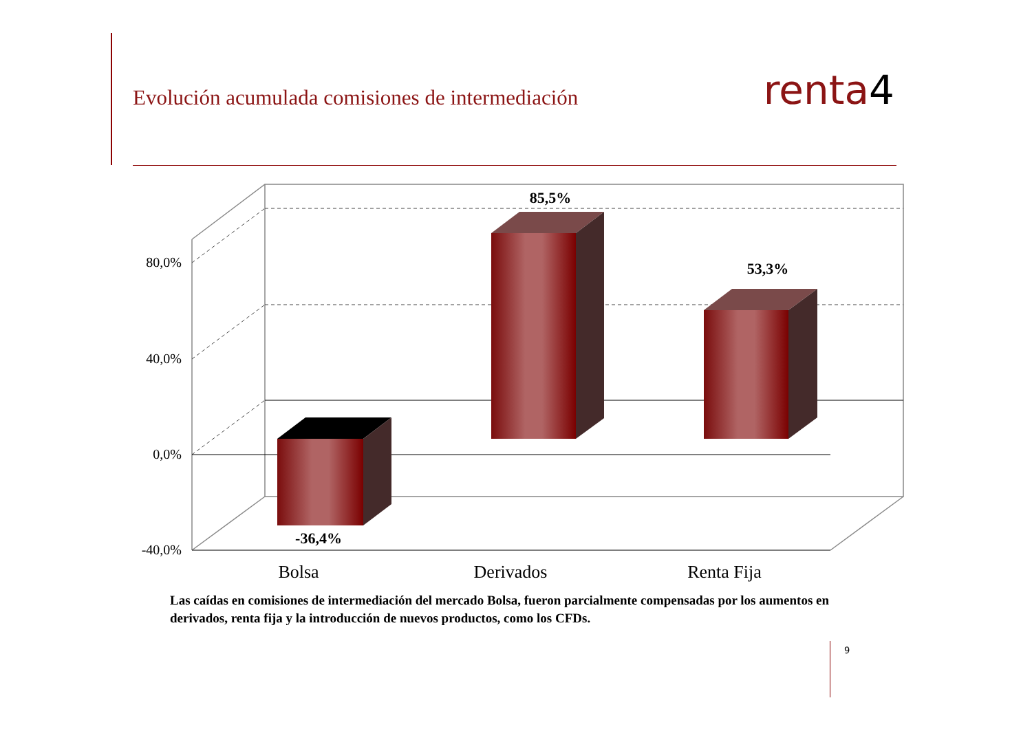Evolución acumulada comisiones de intermediación
renta4
80,0%
40,0%
0,0%
-40,0%
85,5%
53,3%
-36,4%
Bolsa
Derivados
Renta Fija
Las caídas en comisiones de intermediación del mercado Bolsa, fueron parcialmente compensadas por los aumentos en derivados, renta fija y la introducción de nuevos productos, como los CFDs.
9